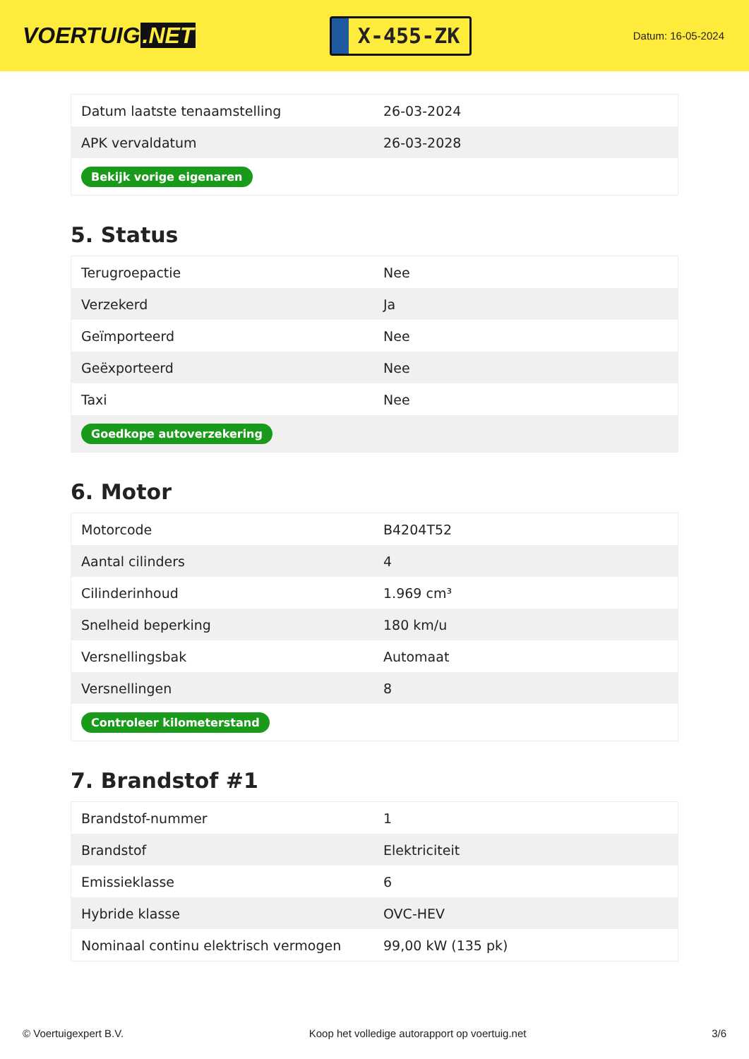VOERTUIG.NET
X-455-ZK
Datum: 16-05-2024
| Datum laatste tenaamstelling | 26-03-2024 |
| APK vervaldatum | 26-03-2028 |
| Bekijk vorige eigenaren | |
5. Status
| Terugroepactie | Nee |
| Verzekerd | Ja |
| Geïmporteerd | Nee |
| Geëxporteerd | Nee |
| Taxi | Nee |
| Goedkope autoverzekering | |
6. Motor
| Motorcode | B4204T52 |
| Aantal cilinders | 4 |
| Cilinderinhoud | 1.969 cm³ |
| Snelheid beperking | 180 km/u |
| Versnellingsbak | Automaat |
| Versnellingen | 8 |
| Controleer kilometerstand | |
7. Brandstof #1
| Brandstof-nummer | 1 |
| Brandstof | Elektriciteit |
| Emissieklasse | 6 |
| Hybride klasse | OVC-HEV |
| Nominaal continu elektrisch vermogen | 99,00 kW (135 pk) |
© Voertuigexpert B.V. Koop het volledige autorapport op voertuig.net 3/6